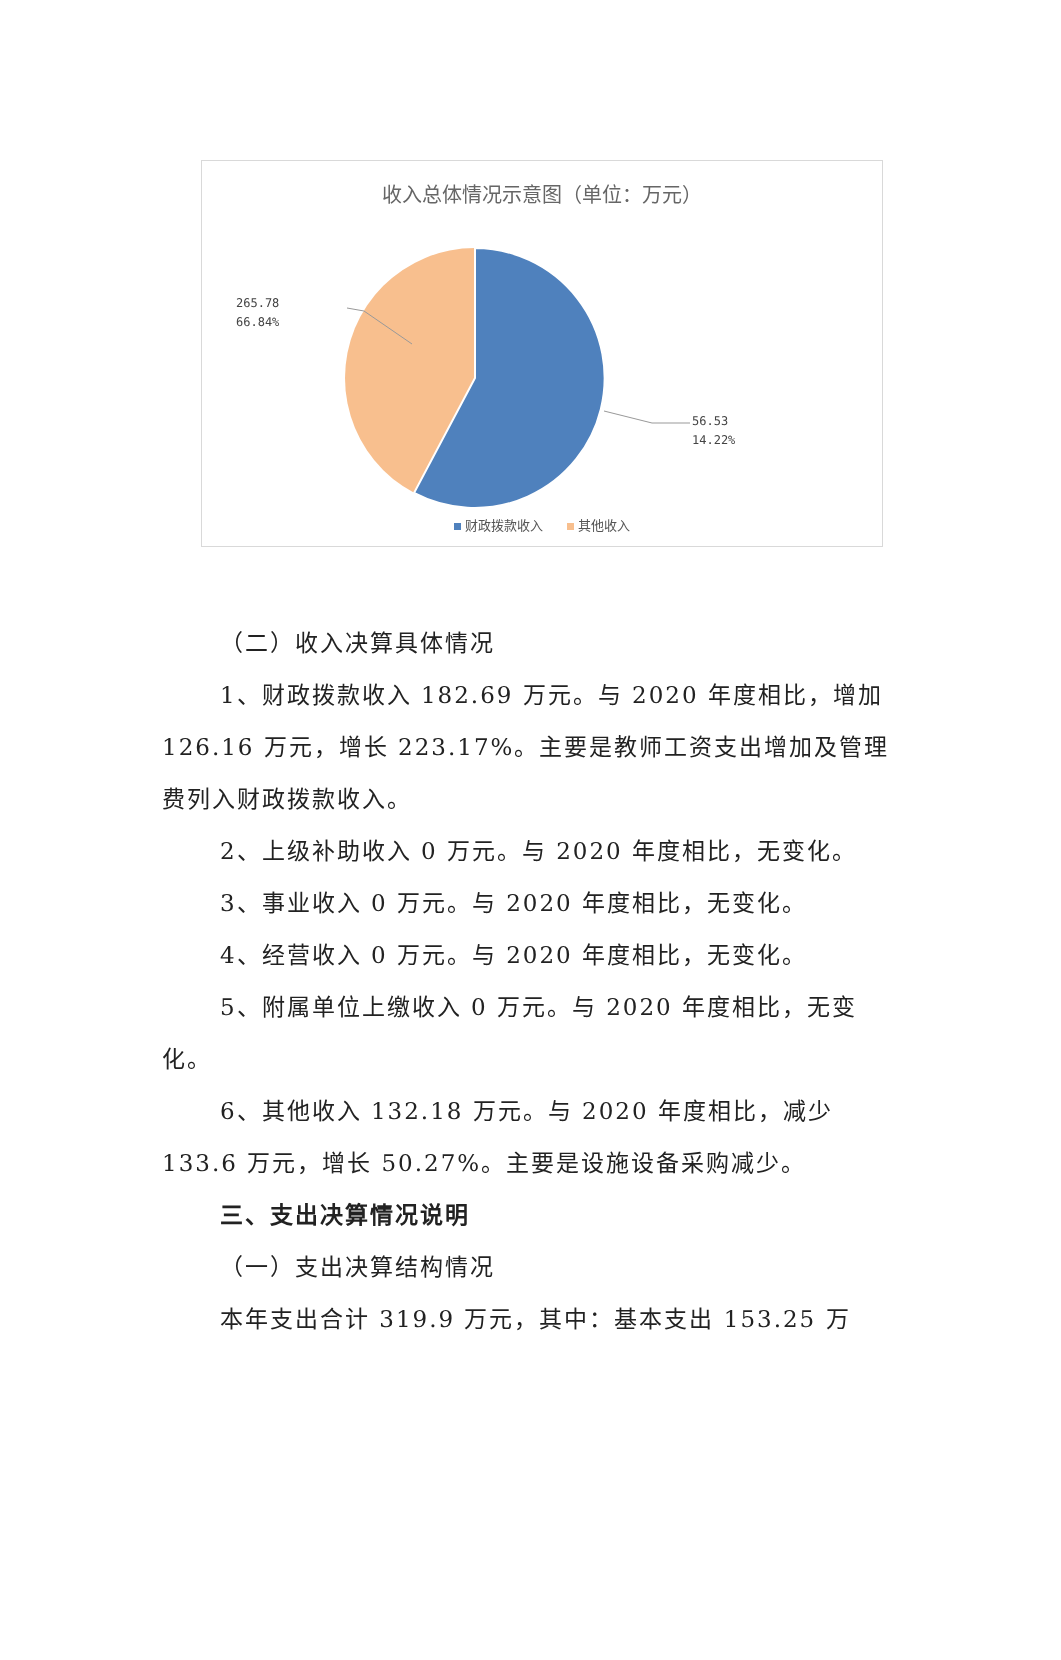收入总体情况示意图（单位：万元）
265.78
66.84%
56.53
14.22%
财政拨款收入 其他收入
（二）收入决算具体情况
1、财政拨款收入 182.69 万元。与 2020 年度相比，增加 126.16 万元，增长 223.17%。主要是教师工资支出增加及管理费列入财政拨款收入。
2、上级补助收入 0 万元。与 2020 年度相比，无变化。
3、事业收入 0 万元。与 2020 年度相比，无变化。
4、经营收入 0 万元。与 2020 年度相比，无变化。
5、附属单位上缴收入 0 万元。与 2020 年度相比，无变化。
6、其他收入 132.18 万元。与 2020 年度相比，减少 133.6 万元，增长 50.27%。主要是设施设备采购减少。
三、支出决算情况说明
（一）支出决算结构情况
本年支出合计 319.9 万元，其中：基本支出 153.25 万